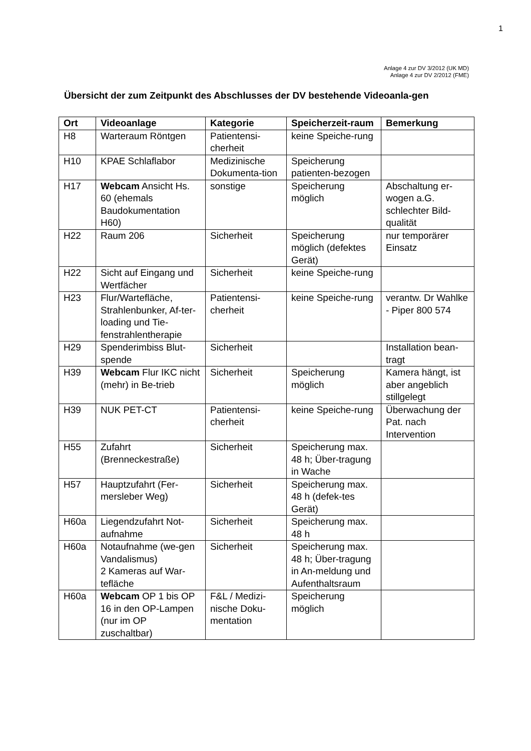1
Anlage 4 zur DV 3/2012 (UK MD)
Anlage 4 zur DV 2/2012 (FME)
Übersicht der zum Zeitpunkt des Abschlusses der DV bestehende Videoanla-gen
| Ort | Videoanlage | Kategorie | Speicherzeit-raum | Bemerkung |
| --- | --- | --- | --- | --- |
| H8 | Warteraum Röntgen | Patientensi-cherheit | keine Speiche-rung | |
| H10 | KPAE Schlaflabor | Medizinische Dokumenta-tion | Speicherung patienten-bezogen | |
| H17 | Webcam Ansicht Hs. 60 (ehemals Baudokumentation H60) | sonstige | Speicherung möglich | Abschaltung er-wogen a.G. schlechter Bild-qualität |
| H22 | Raum 206 | Sicherheit | Speicherung möglich (defektes Gerät) | nur temporärer Einsatz |
| H22 | Sicht auf Eingang und Wertfächer | Sicherheit | keine Speiche-rung | |
| H23 | Flur/Wartefläche, Strahlenbunker, Af-ter-loading und Tie-fenstrahlentherapie | Patientensi-cherheit | keine Speiche-rung | verantw. Dr Wahlke - Piper 800 574 |
| H29 | Spenderimbiss Blut-spende | Sicherheit | | Installation bean-tragt |
| H39 | Webcam Flur IKC nicht (mehr) in Be-trieb | Sicherheit | Speicherung möglich | Kamera hängt, ist aber angeblich stillgelegt |
| H39 | NUK PET-CT | Patientensi-cherheit | keine Speiche-rung | Überwachung der Pat. nach Intervention |
| H55 | Zufahrt (Brenneckestraße) | Sicherheit | Speicherung max. 48 h; Über-tragung in Wache | |
| H57 | Hauptzufahrt (Fer-mersleber Weg) | Sicherheit | Speicherung max. 48 h (defek-tes Gerät) | |
| H60a | Liegendzufahrt Not-aufnahme | Sicherheit | Speicherung max. 48 h | |
| H60a | Notaufnahme (we-gen Vandalismus) 2 Kameras auf War-tefläche | Sicherheit | Speicherung max. 48 h; Über-tragung in An-meldung und Aufenthaltsraum | |
| H60a | Webcam OP 1 bis OP 16 in den OP-Lampen (nur im OP zuschaltbar) | F&L / Medizi-nische Doku-mentation | Speicherung möglich | |